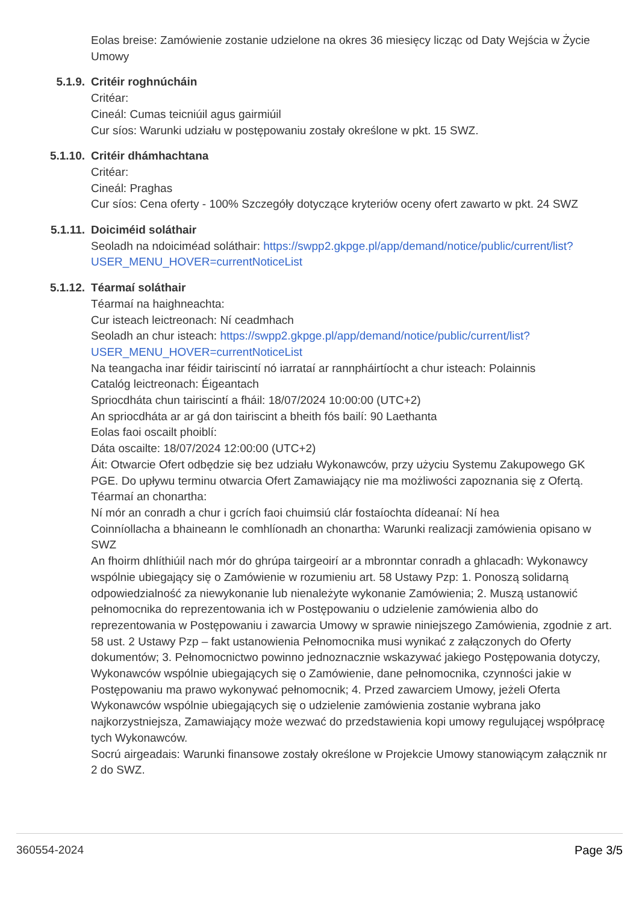Eolas breise: Zamówienie zostanie udzielone na okres 36 miesięcy licząc od Daty Wejścia w Życie Umowy
5.1.9.
Critéir roghnúcháin
Critéar:
Cineál: Cumas teicniúil agus gairmiúil
Cur síos: Warunki udziału w postępowaniu zostały określone w pkt. 15 SWZ.
5.1.10.
Critéir dhámhachtana
Critéar:
Cineál: Praghas
Cur síos: Cena oferty - 100% Szczegóły dotyczące kryteriów oceny ofert zawarto w pkt. 24 SWZ
5.1.11.
Doiciméid soláthair
Seoladh na ndoiciméad soláthair: https://swpp2.gkpge.pl/app/demand/notice/public/current/list?USER_MENU_HOVER=currentNoticeList
5.1.12.
Téarmaí soláthair
Téarmaí na haighneachta:
Cur isteach leictreonach: Ní ceadmhach
Seoladh an chur isteach: https://swpp2.gkpge.pl/app/demand/notice/public/current/list?
USER_MENU_HOVER=currentNoticeList
Na teangacha inar féidir tairiscintí nó iarrataí ar rannpháirtíocht a chur isteach: Polainnis
Catalóg leictreonach: Éigeantach
Spriocdháta chun tairiscintí a fháil: 18/07/2024 10:00:00 (UTC+2)
An spriocdháta ar ar gá don tairiscint a bheith fós bailí: 90 Laethanta
Eolas faoi oscailt phoiblí:
Dáta oscailte: 18/07/2024 12:00:00 (UTC+2)
Áit: Otwarcie Ofert odbędzie się bez udziału Wykonawców, przy użyciu Systemu Zakupowego GK PGE. Do upływu terminu otwarcia Ofert Zamawiający nie ma możliwości zapoznania się z Ofertą.
Téarmaí an chonartha:
Ní mór an conradh a chur i gcrích faoi chuimsiú clár fostaíochta dídeanaí: Ní hea
Coinníollacha a bhaineann le comhlíonadh an chonartha: Warunki realizacji zamówienia opisano w SWZ
An fhoirm dhlíthiúil nach mór do ghrúpa tairgeoirí ar a mbronntar conradh a ghlacadh: Wykonawcy wspólnie ubiegający się o Zamówienie w rozumieniu art. 58 Ustawy Pzp: 1. Ponoszą solidarną odpowiedzialność za niewykonanie lub nienależyte wykonanie Zamówienia; 2. Muszą ustanowić pełnomocnika do reprezentowania ich w Postępowaniu o udzielenie zamówienia albo do reprezentowania w Postępowaniu i zawarcia Umowy w sprawie niniejszego Zamówienia, zgodnie z art. 58 ust. 2 Ustawy Pzp – fakt ustanowienia Pełnomocnika musi wynikać z załączonych do Oferty dokumentów; 3. Pełnomocnictwo powinno jednoznacznie wskazywać jakiego Postępowania dotyczy, Wykonawców wspólnie ubiegających się o Zamówienie, dane pełnomocnika, czynności jakie w Postępowaniu ma prawo wykonywać pełnomocnik; 4. Przed zawarciem Umowy, jeżeli Oferta Wykonawców wspólnie ubiegających się o udzielenie zamówienia zostanie wybrana jako najkorzystniejsza, Zamawiający może wezwać do przedstawienia kopi umowy regulującej współpracę tych Wykonawców.
Socrú airgeadais: Warunki finansowe zostały określone w Projekcie Umowy stanowiącym załącznik nr 2 do SWZ.
360554-2024 Page 3/5